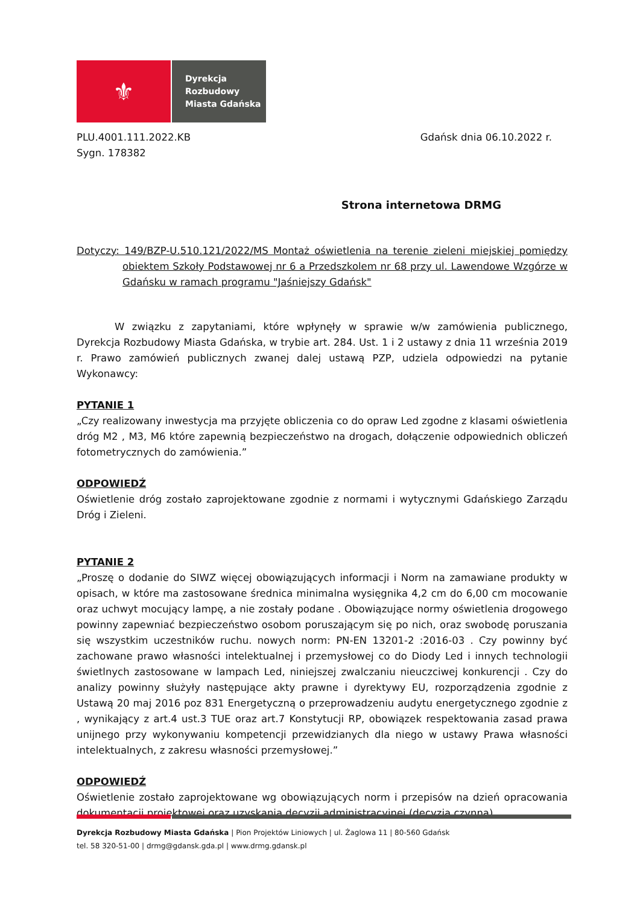⚜
Dyrekcja
Rozbudowy
Miasta Gdańska
PLU.4001.111.2022.KB
Sygn. 178382
Gdańsk dnia 06.10.2022 r.
Strona internetowa DRMG
Dotyczy: 149/BZP-U.510.121/2022/MS Montaż oświetlenia na terenie zieleni miejskiej pomiędzy obiektem Szkoły Podstawowej nr 6 a Przedszkolem nr 68 przy ul. Lawendowe Wzgórze w Gdańsku w ramach programu "Jaśniejszy Gdańsk"
W związku z zapytaniami, które wpłynęły w sprawie w/w zamówienia publicznego, Dyrekcja Rozbudowy Miasta Gdańska, w trybie art. 284. Ust. 1 i 2 ustawy z dnia 11 września 2019 r. Prawo zamówień publicznych zwanej dalej ustawą PZP, udziela odpowiedzi na pytanie Wykonawcy:
PYTANIE 1
„Czy realizowany inwestycja ma przyjęte obliczenia co do opraw Led zgodne z klasami oświetlenia dróg M2 , M3, M6 które zapewnią bezpieczeństwo na drogach, dołączenie odpowiednich obliczeń fotometrycznych do zamówienia.”
ODPOWIEDŹ
Oświetlenie dróg zostało zaprojektowane zgodnie z normami i wytycznymi Gdańskiego Zarządu Dróg i Zieleni.
PYTANIE 2
„Proszę o dodanie do SIWZ więcej obowiązujących informacji i Norm na zamawiane produkty w opisach, w które ma zastosowane średnica minimalna wysięgnika 4,2 cm do 6,00 cm mocowanie oraz uchwyt mocujący lampę, a nie zostały podane . Obowiązujące normy oświetlenia drogowego powinny zapewniać bezpieczeństwo osobom poruszającym się po nich, oraz swobodę poruszania się wszystkim uczestników ruchu. nowych norm: PN-EN 13201-2 :2016-03 . Czy powinny być zachowane prawo własności intelektualnej i przemysłowej co do Diody Led i innych technologii świetlnych zastosowane w lampach Led, niniejszej zwalczaniu nieuczciwej konkurencji . Czy do analizy powinny służyły następujące akty prawne i dyrektywy EU, rozporządzenia zgodnie z Ustawą 20 maj 2016 poz 831 Energetyczną o przeprowadzeniu audytu energetycznego zgodnie z , wynikający z art.4 ust.3 TUE oraz art.7 Konstytucji RP, obowiązek respektowania zasad prawa unijnego przy wykonywaniu kompetencji przewidzianych dla niego w ustawy Prawa własności intelektualnych, z zakresu własności przemysłowej.”
ODPOWIEDŹ
Oświetlenie zostało zaprojektowane wg obowiązujących norm i przepisów na dzień opracowania dokumentacji projektowej oraz uzyskania decyzji administracyjnej (decyzja czynna).
Dyrekcja Rozbudowy Miasta Gdańska | Pion Projektów Liniowych | ul. Żaglowa 11 | 80-560 Gdańsk
tel. 58 320-51-00 | drmg@gdansk.gda.pl | www.drmg.gdansk.pl